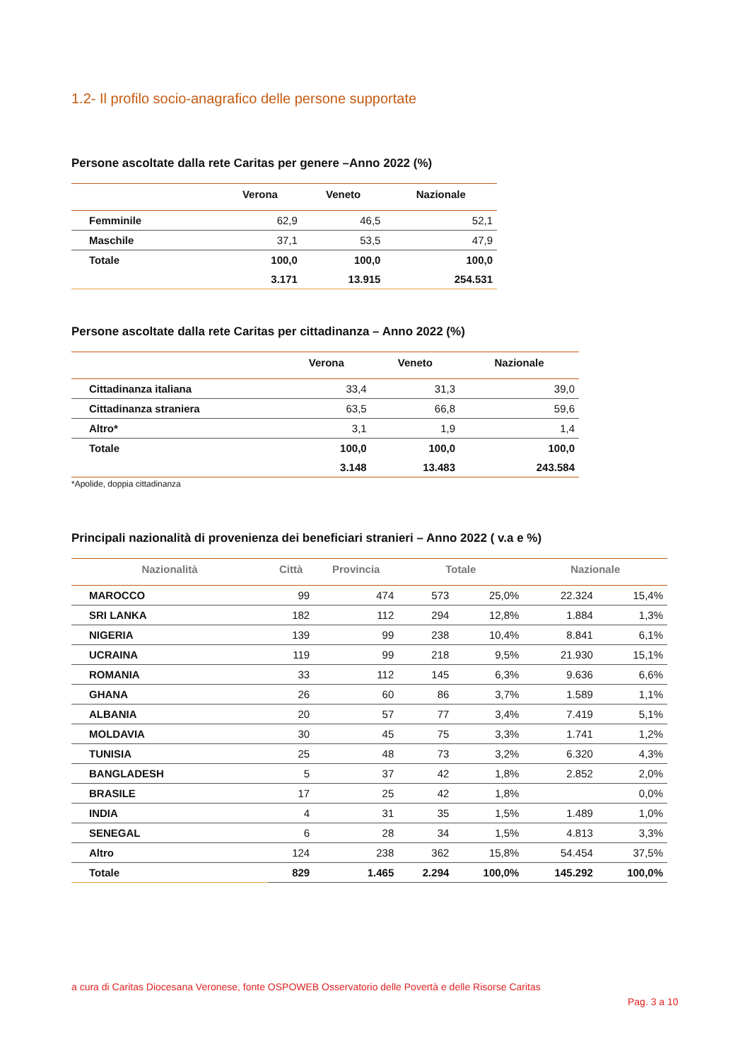1.2- Il profilo socio-anagrafico delle persone supportate
Persone ascoltate dalla rete Caritas per genere –Anno 2022 (%)
| | Verona | Veneto | Nazionale |
| --- | --- | --- | --- |
| Femminile | 62,9 | 46,5 | 52,1 |
| Maschile | 37,1 | 53,5 | 47,9 |
| Totale | 100,0 | 100,0 | 100,0 |
| | 3.171 | 13.915 | 254.531 |
Persone ascoltate dalla rete Caritas per cittadinanza – Anno 2022 (%)
| | Verona | Veneto | Nazionale |
| --- | --- | --- | --- |
| Cittadinanza italiana | 33,4 | 31,3 | 39,0 |
| Cittadinanza straniera | 63,5 | 66,8 | 59,6 |
| Altro* | 3,1 | 1,9 | 1,4 |
| Totale | 100,0 | 100,0 | 100,0 |
| | 3.148 | 13.483 | 243.584 |
*Apolide, doppia cittadinanza
Principali nazionalità di provenienza dei beneficiari stranieri – Anno 2022 ( v.a e %)
| Nazionalità | Città | Provincia | Totale | | Nazionale | |
| --- | --- | --- | --- | --- | --- | --- |
| MAROCCO | 99 | 474 | 573 | 25,0% | 22.324 | 15,4% |
| SRI LANKA | 182 | 112 | 294 | 12,8% | 1.884 | 1,3% |
| NIGERIA | 139 | 99 | 238 | 10,4% | 8.841 | 6,1% |
| UCRAINA | 119 | 99 | 218 | 9,5% | 21.930 | 15,1% |
| ROMANIA | 33 | 112 | 145 | 6,3% | 9.636 | 6,6% |
| GHANA | 26 | 60 | 86 | 3,7% | 1.589 | 1,1% |
| ALBANIA | 20 | 57 | 77 | 3,4% | 7.419 | 5,1% |
| MOLDAVIA | 30 | 45 | 75 | 3,3% | 1.741 | 1,2% |
| TUNISIA | 25 | 48 | 73 | 3,2% | 6.320 | 4,3% |
| BANGLADESH | 5 | 37 | 42 | 1,8% | 2.852 | 2,0% |
| BRASILE | 17 | 25 | 42 | 1,8% | | 0,0% |
| INDIA | 4 | 31 | 35 | 1,5% | 1.489 | 1,0% |
| SENEGAL | 6 | 28 | 34 | 1,5% | 4.813 | 3,3% |
| Altro | 124 | 238 | 362 | 15,8% | 54.454 | 37,5% |
| Totale | 829 | 1.465 | 2.294 | 100,0% | 145.292 | 100,0% |
a cura di Caritas Diocesana Veronese, fonte OSPOWEB Osservatorio delle Povertà e delle Risorse Caritas
Pag. 3 a 10